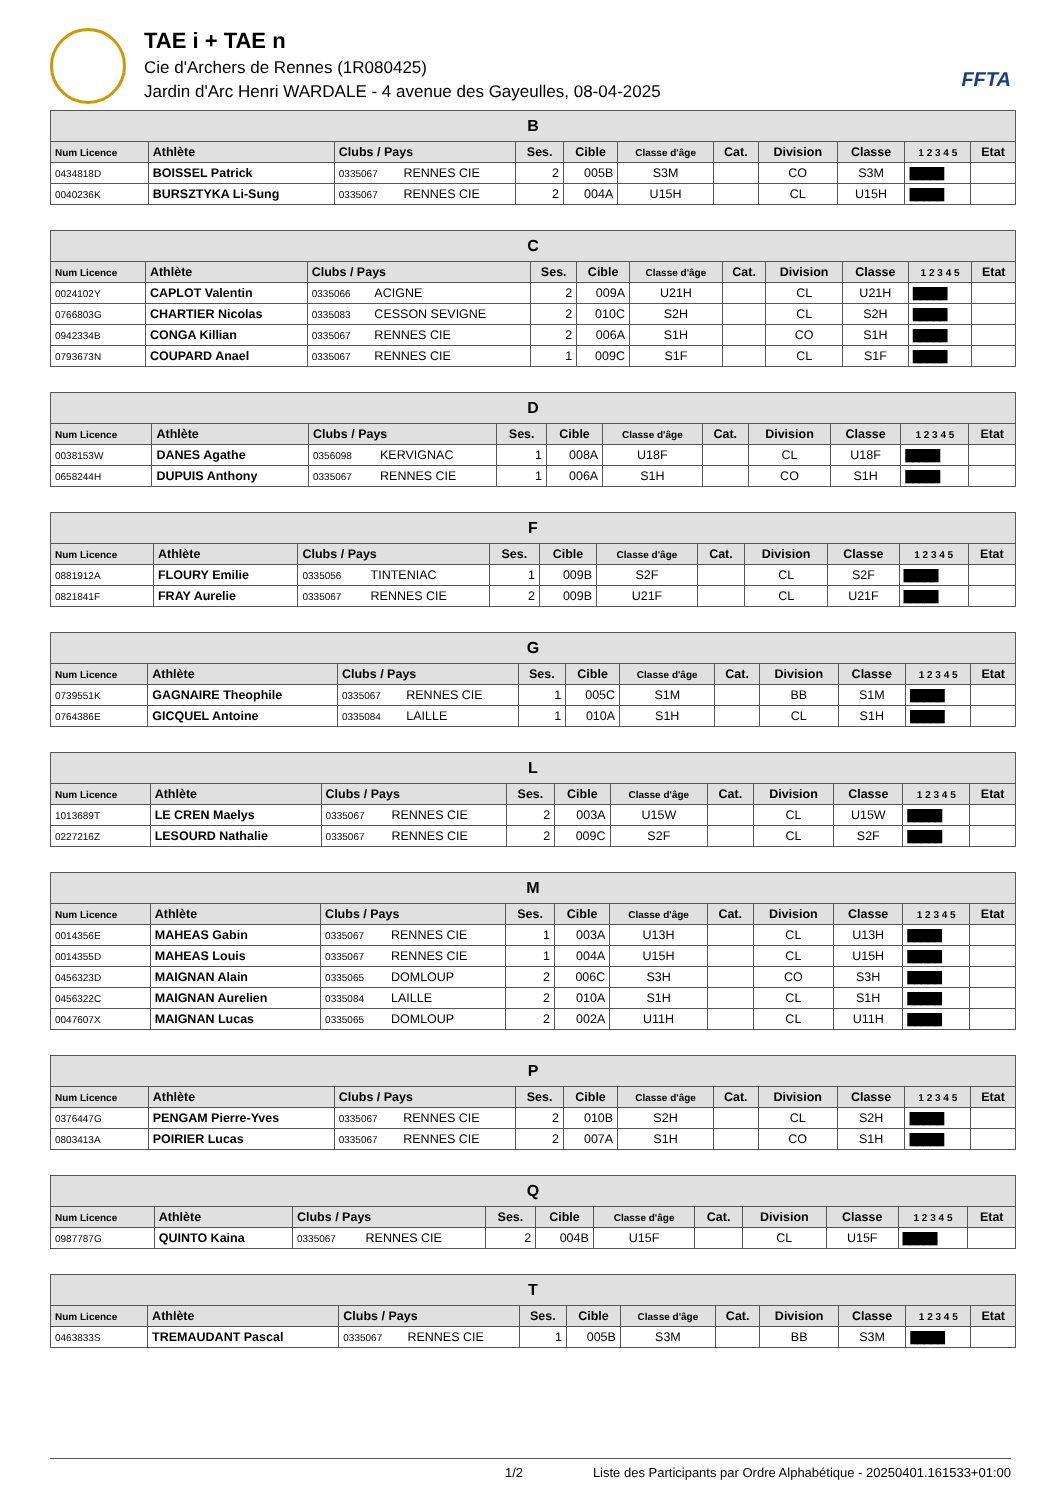TAE i + TAE n
Cie d'Archers de Rennes (1R080425)
Jardin d'Arc Henri WARDALE - 4 avenue des Gayeulles, 08-04-2025
FFTA
| B | | | | | | | | | | | |
| --- | --- | --- | --- | --- | --- | --- | --- | --- | --- | --- | --- |
| Num Licence | Athlète | Clubs / Pays | | Ses. | Cible | Classe d'âge | Cat. | Division | Classe | 1 2 3 4 5 | Etat |
| 0434818D | BOISSEL Patrick | 0335067 | RENNES CIE | 2 | 005B | S3M | | CO | S3M | █████ | |
| 0040236K | BURSZTYKA Li-Sung | 0335067 | RENNES CIE | 2 | 004A | U15H | | CL | U15H | █████ | |
| C | | | | | | | | | | | |
| --- | --- | --- | --- | --- | --- | --- | --- | --- | --- | --- | --- |
| Num Licence | Athlète | Clubs / Pays | | Ses. | Cible | Classe d'âge | Cat. | Division | Classe | 1 2 3 4 5 | Etat |
| 0024102Y | CAPLOT Valentin | 0335066 | ACIGNE | 2 | 009A | U21H | | CL | U21H | █████ | |
| 0766803G | CHARTIER Nicolas | 0335083 | CESSON SEVIGNE | 2 | 010C | S2H | | CL | S2H | █████ | |
| 0942334B | CONGA Killian | 0335067 | RENNES CIE | 2 | 006A | S1H | | CO | S1H | █████ | |
| 0793673N | COUPARD Anael | 0335067 | RENNES CIE | 1 | 009C | S1F | | CL | S1F | █████ | |
| D | | | | | | | | | | | |
| --- | --- | --- | --- | --- | --- | --- | --- | --- | --- | --- | --- |
| Num Licence | Athlète | Clubs / Pays | | Ses. | Cible | Classe d'âge | Cat. | Division | Classe | 1 2 3 4 5 | Etat |
| 0038153W | DANES Agathe | 0356098 | KERVIGNAC | 1 | 008A | U18F | | CL | U18F | █████ | |
| 0658244H | DUPUIS Anthony | 0335067 | RENNES CIE | 1 | 006A | S1H | | CO | S1H | █████ | |
| F | | | | | | | | | | | |
| --- | --- | --- | --- | --- | --- | --- | --- | --- | --- | --- | --- |
| Num Licence | Athlète | Clubs / Pays | | Ses. | Cible | Classe d'âge | Cat. | Division | Classe | 1 2 3 4 5 | Etat |
| 0881912A | FLOURY Emilie | 0335056 | TINTENIAC | 1 | 009B | S2F | | CL | S2F | █████ | |
| 0821841F | FRAY Aurelie | 0335067 | RENNES CIE | 2 | 009B | U21F | | CL | U21F | █████ | |
| G | | | | | | | | | | | |
| --- | --- | --- | --- | --- | --- | --- | --- | --- | --- | --- | --- |
| Num Licence | Athlète | Clubs / Pays | | Ses. | Cible | Classe d'âge | Cat. | Division | Classe | 1 2 3 4 5 | Etat |
| 0739551K | GAGNAIRE Theophile | 0335067 | RENNES CIE | 1 | 005C | S1M | | BB | S1M | █████ | |
| 0764386E | GICQUEL Antoine | 0335084 | LAILLE | 1 | 010A | S1H | | CL | S1H | █████ | |
| L | | | | | | | | | | | |
| --- | --- | --- | --- | --- | --- | --- | --- | --- | --- | --- | --- |
| Num Licence | Athlète | Clubs / Pays | | Ses. | Cible | Classe d'âge | Cat. | Division | Classe | 1 2 3 4 5 | Etat |
| 1013689T | LE CREN Maelys | 0335067 | RENNES CIE | 2 | 003A | U15W | | CL | U15W | █████ | |
| 0227216Z | LESOURD Nathalie | 0335067 | RENNES CIE | 2 | 009C | S2F | | CL | S2F | █████ | |
| M | | | | | | | | | | | |
| --- | --- | --- | --- | --- | --- | --- | --- | --- | --- | --- | --- |
| Num Licence | Athlète | Clubs / Pays | | Ses. | Cible | Classe d'âge | Cat. | Division | Classe | 1 2 3 4 5 | Etat |
| 0014356E | MAHEAS Gabin | 0335067 | RENNES CIE | 1 | 003A | U13H | | CL | U13H | █████ | |
| 0014355D | MAHEAS Louis | 0335067 | RENNES CIE | 1 | 004A | U15H | | CL | U15H | █████ | |
| 0456323D | MAIGNAN Alain | 0335065 | DOMLOUP | 2 | 006C | S3H | | CO | S3H | █████ | |
| 0456322C | MAIGNAN Aurelien | 0335084 | LAILLE | 2 | 010A | S1H | | CL | S1H | █████ | |
| 0047607X | MAIGNAN Lucas | 0335065 | DOMLOUP | 2 | 002A | U11H | | CL | U11H | █████ | |
| P | | | | | | | | | | | |
| --- | --- | --- | --- | --- | --- | --- | --- | --- | --- | --- | --- |
| Num Licence | Athlète | Clubs / Pays | | Ses. | Cible | Classe d'âge | Cat. | Division | Classe | 1 2 3 4 5 | Etat |
| 0376447G | PENGAM Pierre-Yves | 0335067 | RENNES CIE | 2 | 010B | S2H | | CL | S2H | █████ | |
| 0803413A | POIRIER Lucas | 0335067 | RENNES CIE | 2 | 007A | S1H | | CO | S1H | █████ | |
| Q | | | | | | | | | | | |
| --- | --- | --- | --- | --- | --- | --- | --- | --- | --- | --- | --- |
| Num Licence | Athlète | Clubs / Pays | | Ses. | Cible | Classe d'âge | Cat. | Division | Classe | 1 2 3 4 5 | Etat |
| 0987787G | QUINTO Kaina | 0335067 | RENNES CIE | 2 | 004B | U15F | | CL | U15F | █████ | |
| T | | | | | | | | | | | |
| --- | --- | --- | --- | --- | --- | --- | --- | --- | --- | --- | --- |
| Num Licence | Athlète | Clubs / Pays | | Ses. | Cible | Classe d'âge | Cat. | Division | Classe | 1 2 3 4 5 | Etat |
| 0463833S | TREMAUDANT Pascal | 0335067 | RENNES CIE | 1 | 005B | S3M | | BB | S3M | █████ | |
1/2 Liste des Participants par Ordre Alphabétique - 20250401.161533+01:00